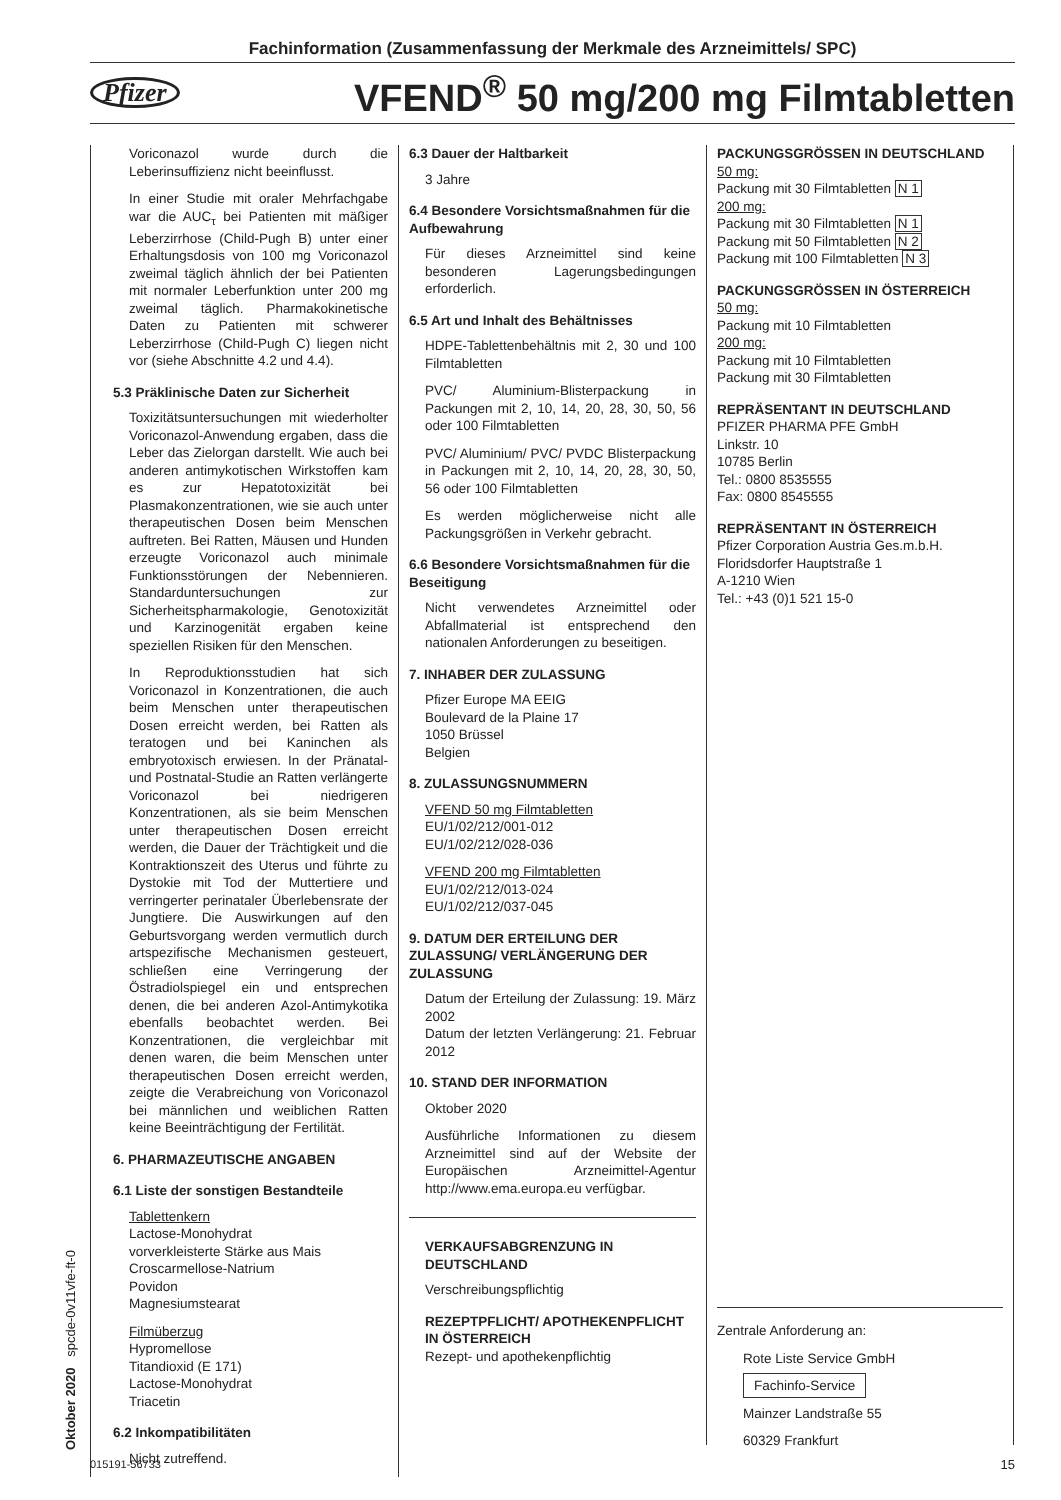Fachinformation (Zusammenfassung der Merkmale des Arzneimittels/ SPC)
Pfizer
VFEND<sup>®</sup> 50 mg/200 mg Filmtabletten
Voriconazol wurde durch die Leberinsuffizienz nicht beeinflusst.
In einer Studie mit oraler Mehrfachgabe war die AUC<sub>τ</sub> bei Patienten mit mäßiger Leberzirrhose (Child-Pugh B) unter einer Erhaltungsdosis von 100 mg Voriconazol zweimal täglich ähnlich der bei Patienten mit normaler Leberfunktion unter 200 mg zweimal täglich. Pharmakokinetische Daten zu Patienten mit schwerer Leberzirrhose (Child-Pugh C) liegen nicht vor (siehe Abschnitte 4.2 und 4.4).
5.3 Präklinische Daten zur Sicherheit
Toxizitätsuntersuchungen mit wiederholter Voriconazol-Anwendung ergaben, dass die Leber das Zielorgan darstellt. Wie auch bei anderen antimykotischen Wirkstoffen kam es zur Hepatotoxizität bei Plasmakonzentrationen, wie sie auch unter therapeutischen Dosen beim Menschen auftreten. Bei Ratten, Mäusen und Hunden erzeugte Voriconazol auch minimale Funktionsstörungen der Nebennieren. Standarduntersuchungen zur Sicherheitspharmakologie, Genotoxizität und Karzinogenität ergaben keine speziellen Risiken für den Menschen.
In Reproduktionsstudien hat sich Voriconazol in Konzentrationen, die auch beim Menschen unter therapeutischen Dosen erreicht werden, bei Ratten als teratogen und bei Kaninchen als embryotoxisch erwiesen. In der Pränatal- und Postnatal-Studie an Ratten verlängerte Voriconazol bei niedrigeren Konzentrationen, als sie beim Menschen unter therapeutischen Dosen erreicht werden, die Dauer der Trächtigkeit und die Kontraktionszeit des Uterus und führte zu Dystokie mit Tod der Muttertiere und verringerter perinataler Überlebensrate der Jungtiere. Die Auswirkungen auf den Geburtsvorgang werden vermutlich durch artspezifische Mechanismen gesteuert, schließen eine Verringerung der Östradiolspiegel ein und entsprechen denen, die bei anderen Azol-Antimykotika ebenfalls beobachtet werden. Bei Konzentrationen, die vergleichbar mit denen waren, die beim Menschen unter therapeutischen Dosen erreicht werden, zeigte die Verabreichung von Voriconazol bei männlichen und weiblichen Ratten keine Beeinträchtigung der Fertilität.
6. PHARMAZEUTISCHE ANGABEN
6.1 Liste der sonstigen Bestandteile
Tablettenkern
Lactose-Monohydrat
vorverkleisterte Stärke aus Mais
Croscarmellose-Natrium
Povidon
Magnesiumstearat
Filmüberzug
Hypromellose
Titandioxid (E 171)
Lactose-Monohydrat
Triacetin
6.2 Inkompatibilitäten
Nicht zutreffend.
6.3 Dauer der Haltbarkeit
3 Jahre
6.4 Besondere Vorsichtsmaßnahmen für die Aufbewahrung
Für dieses Arzneimittel sind keine besonderen Lagerungsbedingungen erforderlich.
6.5 Art und Inhalt des Behältnisses
HDPE-Tablettenbehältnis mit 2, 30 und 100 Filmtabletten
PVC/ Aluminium-Blisterpackung in Packungen mit 2, 10, 14, 20, 28, 30, 50, 56 oder 100 Filmtabletten
PVC/ Aluminium/ PVC/ PVDC Blisterpackung in Packungen mit 2, 10, 14, 20, 28, 30, 50, 56 oder 100 Filmtabletten
Es werden möglicherweise nicht alle Packungsgrößen in Verkehr gebracht.
6.6 Besondere Vorsichtsmaßnahmen für die Beseitigung
Nicht verwendetes Arzneimittel oder Abfallmaterial ist entsprechend den nationalen Anforderungen zu beseitigen.
7. INHABER DER ZULASSUNG
Pfizer Europe MA EEIG
Boulevard de la Plaine 17
1050 Brüssel
Belgien
8. ZULASSUNGSNUMMERN
VFEND 50 mg Filmtabletten
EU/1/02/212/001-012
EU/1/02/212/028-036
VFEND 200 mg Filmtabletten
EU/1/02/212/013-024
EU/1/02/212/037-045
9. DATUM DER ERTEILUNG DER ZULASSUNG/ VERLÄNGERUNG DER ZULASSUNG
Datum der Erteilung der Zulassung: 19. März 2002
Datum der letzten Verlängerung: 21. Februar 2012
10. STAND DER INFORMATION
Oktober 2020
Ausführliche Informationen zu diesem Arzneimittel sind auf der Website der Europäischen Arzneimittel-Agentur http://www.ema.europa.eu verfügbar.
VERKAUFSABGRENZUNG IN DEUTSCHLAND
Verschreibungspflichtig
REZEPTPFLICHT/ APOTHEKENPFLICHT IN ÖSTERREICH
Rezept- und apothekenpflichtig
PACKUNGSGRÖSSEN IN DEUTSCHLAND
50 mg:
Packung mit 30 Filmtabletten N 1
200 mg:
Packung mit 30 Filmtabletten N 1
Packung mit 50 Filmtabletten N 2
Packung mit 100 Filmtabletten N 3
PACKUNGSGRÖSSEN IN ÖSTERREICH
50 mg:
Packung mit 10 Filmtabletten
200 mg:
Packung mit 10 Filmtabletten
Packung mit 30 Filmtabletten
REPRÄSENTANT IN DEUTSCHLAND
PFIZER PHARMA PFE GmbH
Linkstr. 10
10785 Berlin
Tel.: 0800 8535555
Fax: 0800 8545555
REPRÄSENTANT IN ÖSTERREICH
Pfizer Corporation Austria Ges.m.b.H.
Floridsdorfer Hauptstraße 1
A-1210 Wien
Tel.: +43 (0)1 521 15-0
Zentrale Anforderung an:
Rote Liste Service GmbH
Fachinfo-Service
Mainzer Landstraße 55
60329 Frankfurt
Oktober 2020 spcde-0v11vfe-ft-0 015191-56733 15